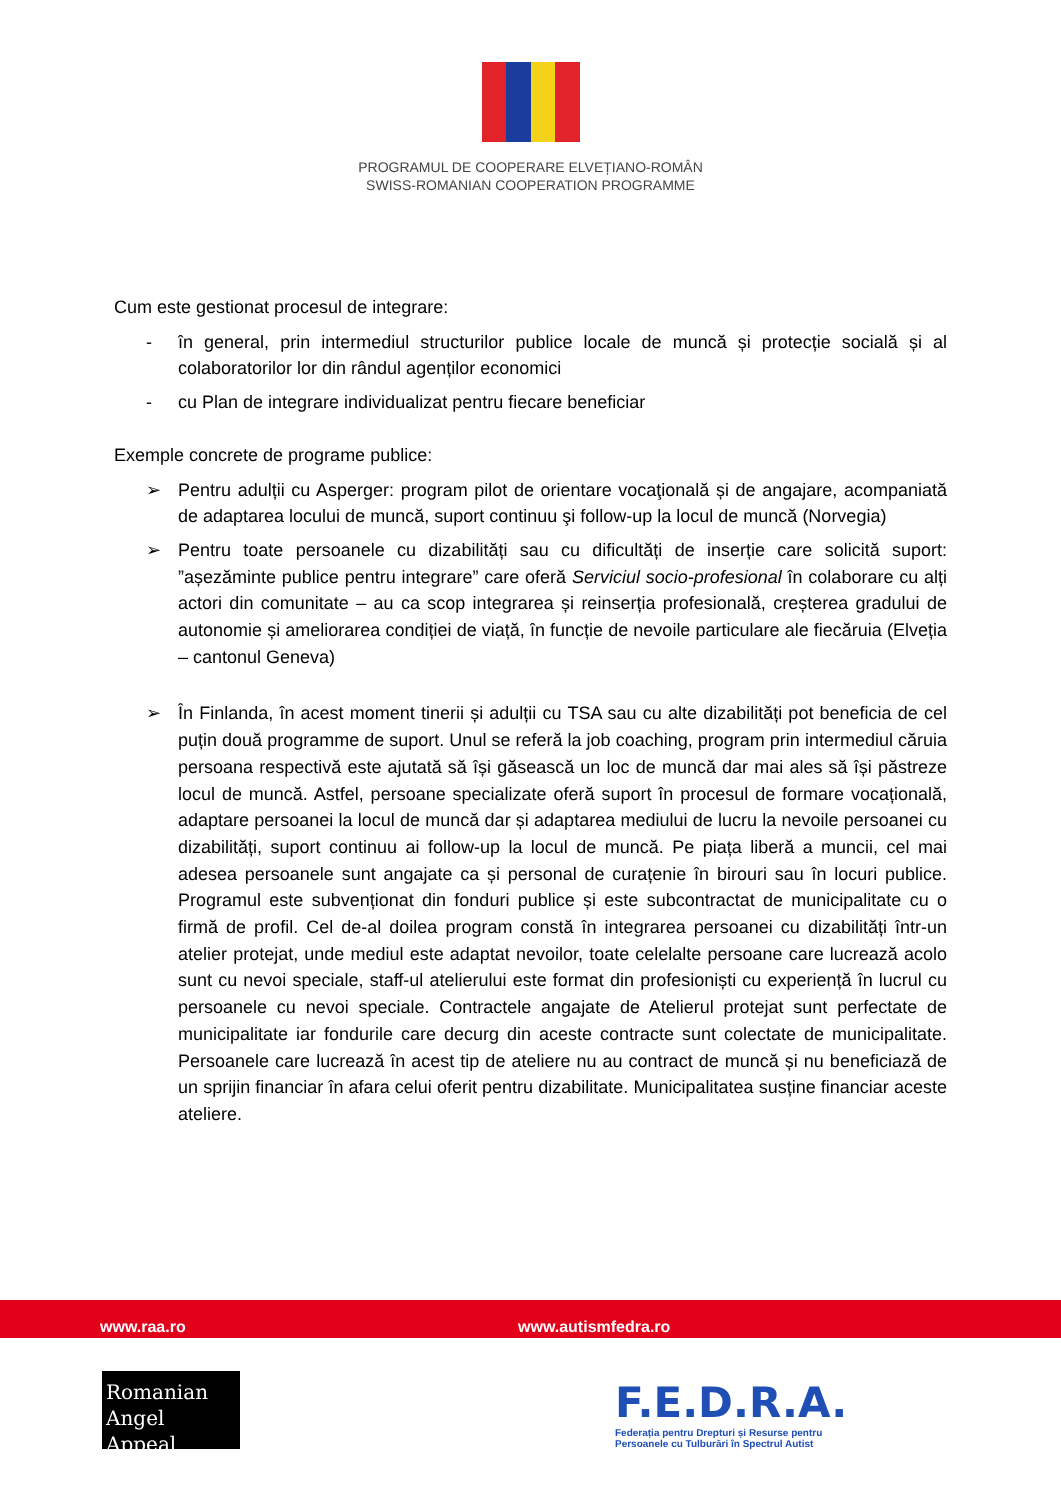PROGRAMUL DE COOPERARE ELVEȚIANO-ROMÂN
SWISS-ROMANIAN COOPERATION PROGRAMME
Cum este gestionat procesul de integrare:
- în general, prin intermediul structurilor publice locale de muncă și protecție socială și al colaboratorilor lor din rândul agenților economici
- cu Plan de integrare individualizat pentru fiecare beneficiar
Exemple concrete de programe publice:
➢ Pentru adulții cu Asperger: program pilot de orientare vocaţională și de angajare, acompaniată de adaptarea locului de muncă, suport continuu şi follow-up la locul de muncă (Norvegia)
➢ Pentru toate persoanele cu dizabilități sau cu dificultăți de inserție care solicită suport: ”așezăminte publice pentru integrare” care oferă Serviciul socio-profesional în colaborare cu alți actori din comunitate – au ca scop integrarea și reinserția profesională, creșterea gradului de autonomie și ameliorarea condiției de viață, în funcție de nevoile particulare ale fiecăruia (Elveția – cantonul Geneva)
➢ În Finlanda, în acest moment tinerii și adulții cu TSA sau cu alte dizabilități pot beneficia de cel puțin două programme de suport. Unul se referă la job coaching, program prin intermediul căruia persoana respectivă este ajutată să își găsească un loc de muncă dar mai ales să își păstreze locul de muncă. Astfel, persoane specializate oferă suport în procesul de formare vocațională, adaptare persoanei la locul de muncă dar și adaptarea mediului de lucru la nevoile persoanei cu dizabilități, suport continuu ai follow-up la locul de muncă. Pe piața liberă a muncii, cel mai adesea persoanele sunt angajate ca și personal de curațenie în birouri sau în locuri publice. Programul este subvenționat din fonduri publice și este subcontractat de municipalitate cu o firmă de profil. Cel de-al doilea program constă în integrarea persoanei cu dizabilități într-un atelier protejat, unde mediul este adaptat nevoilor, toate celelalte persoane care lucrează acolo sunt cu nevoi speciale, staff-ul atelierului este format din profesioniști cu experiență în lucrul cu persoanele cu nevoi speciale. Contractele angajate de Atelierul protejat sunt perfectate de municipalitate iar fondurile care decurg din aceste contracte sunt colectate de municipalitate. Persoanele care lucrează în acest tip de ateliere nu au contract de muncă și nu beneficiază de un sprijin financiar în afara celui oferit pentru dizabilitate. Municipalitatea susține financiar aceste ateliere.
www.raa.ro www.autismfedra.ro
Romanian
Angel Appeal
F.E.D.R.A.
Federația pentru Drepturi și Resurse pentru
Persoanele cu Tulburări în Spectrul Autist